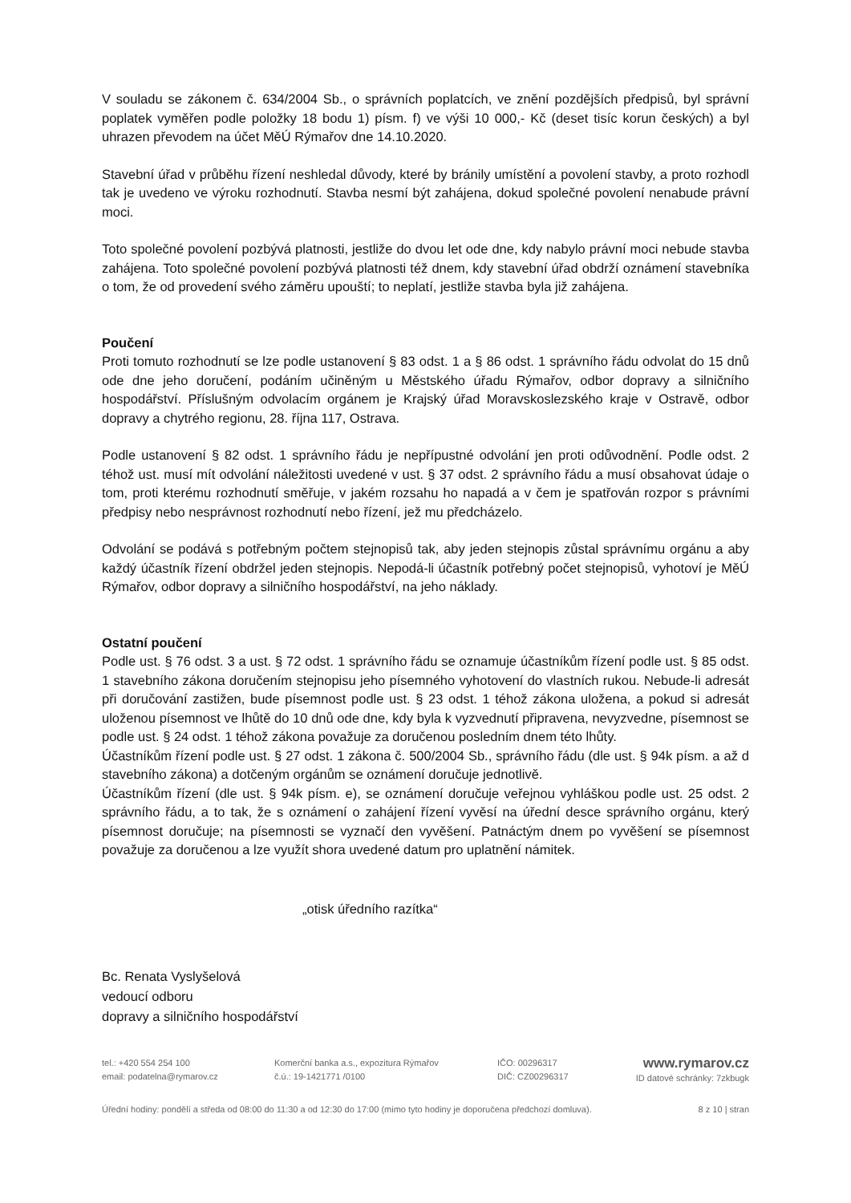V souladu se zákonem č. 634/2004 Sb., o správních poplatcích, ve znění pozdějších předpisů, byl správní poplatek vyměřen podle položky 18 bodu 1) písm. f) ve výši 10 000,- Kč (deset tisíc korun českých) a byl uhrazen převodem na účet MěÚ Rýmařov dne 14.10.2020.
Stavební úřad v průběhu řízení neshledal důvody, které by bránily umístění a povolení stavby, a proto rozhodl tak je uvedeno ve výroku rozhodnutí. Stavba nesmí být zahájena, dokud společné povolení nenabude právní moci.
Toto společné povolení pozbývá platnosti, jestliže do dvou let ode dne, kdy nabylo právní moci nebude stavba zahájena. Toto společné povolení pozbývá platnosti též dnem, kdy stavební úřad obdrží oznámení stavebníka o tom, že od provedení svého záměru upouští; to neplatí, jestliže stavba byla již zahájena.
Poučení
Proti tomuto rozhodnutí se lze podle ustanovení § 83 odst. 1 a § 86 odst. 1 správního řádu odvolat do 15 dnů ode dne jeho doručení, podáním učiněným u Městského úřadu Rýmařov, odbor dopravy a silničního hospodářství. Příslušným odvolacím orgánem je Krajský úřad Moravskoslezského kraje v Ostravě, odbor dopravy a chytrého regionu, 28. října 117, Ostrava.
Podle ustanovení § 82 odst. 1 správního řádu je nepřípustné odvolání jen proti odůvodnění. Podle odst. 2 téhož ust. musí mít odvolání náležitosti uvedené v ust. § 37 odst. 2 správního řádu a musí obsahovat údaje o tom, proti kterému rozhodnutí směřuje, v jakém rozsahu ho napadá a v čem je spatřován rozpor s právními předpisy nebo nesprávnost rozhodnutí nebo řízení, jež mu předcházelo.
Odvolání se podává s potřebným počtem stejnopisů tak, aby jeden stejnopis zůstal správnímu orgánu a aby každý účastník řízení obdržel jeden stejnopis. Nepodá-li účastník potřebný počet stejnopisů, vyhotoví je MěÚ Rýmařov, odbor dopravy a silničního hospodářství, na jeho náklady.
Ostatní poučení
Podle ust. § 76 odst. 3 a ust. § 72 odst. 1 správního řádu se oznamuje účastníkům řízení podle ust. § 85 odst. 1 stavebního zákona doručením stejnopisu jeho písemného vyhotovení do vlastních rukou. Nebude-li adresát při doručování zastižen, bude písemnost podle ust. § 23 odst. 1 téhož zákona uložena, a pokud si adresát uloženou písemnost ve lhůtě do 10 dnů ode dne, kdy byla k vyzvednutí připravena, nevyzvedne, písemnost se podle ust. § 24 odst. 1 téhož zákona považuje za doručenou posledním dnem této lhůty.
Účastníkům řízení podle ust. § 27 odst. 1 zákona č. 500/2004 Sb., správního řádu (dle ust. § 94k písm. a až d stavebního zákona) a dotčeným orgánům se oznámení doručuje jednotlivě.
Účastníkům řízení (dle ust. § 94k písm. e), se oznámení doručuje veřejnou vyhláškou podle ust. 25 odst. 2 správního řádu, a to tak, že s oznámení o zahájení řízení vyvěsí na úřední desce správního orgánu, který písemnost doručuje; na písemnosti se vyznačí den vyvěšení. Patnáctým dnem po vyvěšení se písemnost považuje za doručenou a lze využít shora uvedené datum pro uplatnění námitek.
„otisk úředního razítka“
Bc. Renata Vyslyšelová
vedoucí odboru
dopravy a silničního hospodářství
tel.: +420 554 254 100
email: podatelna@rymarov.cz
Komerční banka a.s., expozitura Rýmařov
č.ú.: 19-1421771 /0100
IČO: 00296317
DIČ: CZ00296317
www.rymarov.cz
ID datové schránky: 7zkbugk
Úřední hodiny: pondělí a středa od 08:00 do 11:30 a od 12:30 do 17:00 (mimo tyto hodiny je doporučena předchozí domluva). 8 z 10 | stran